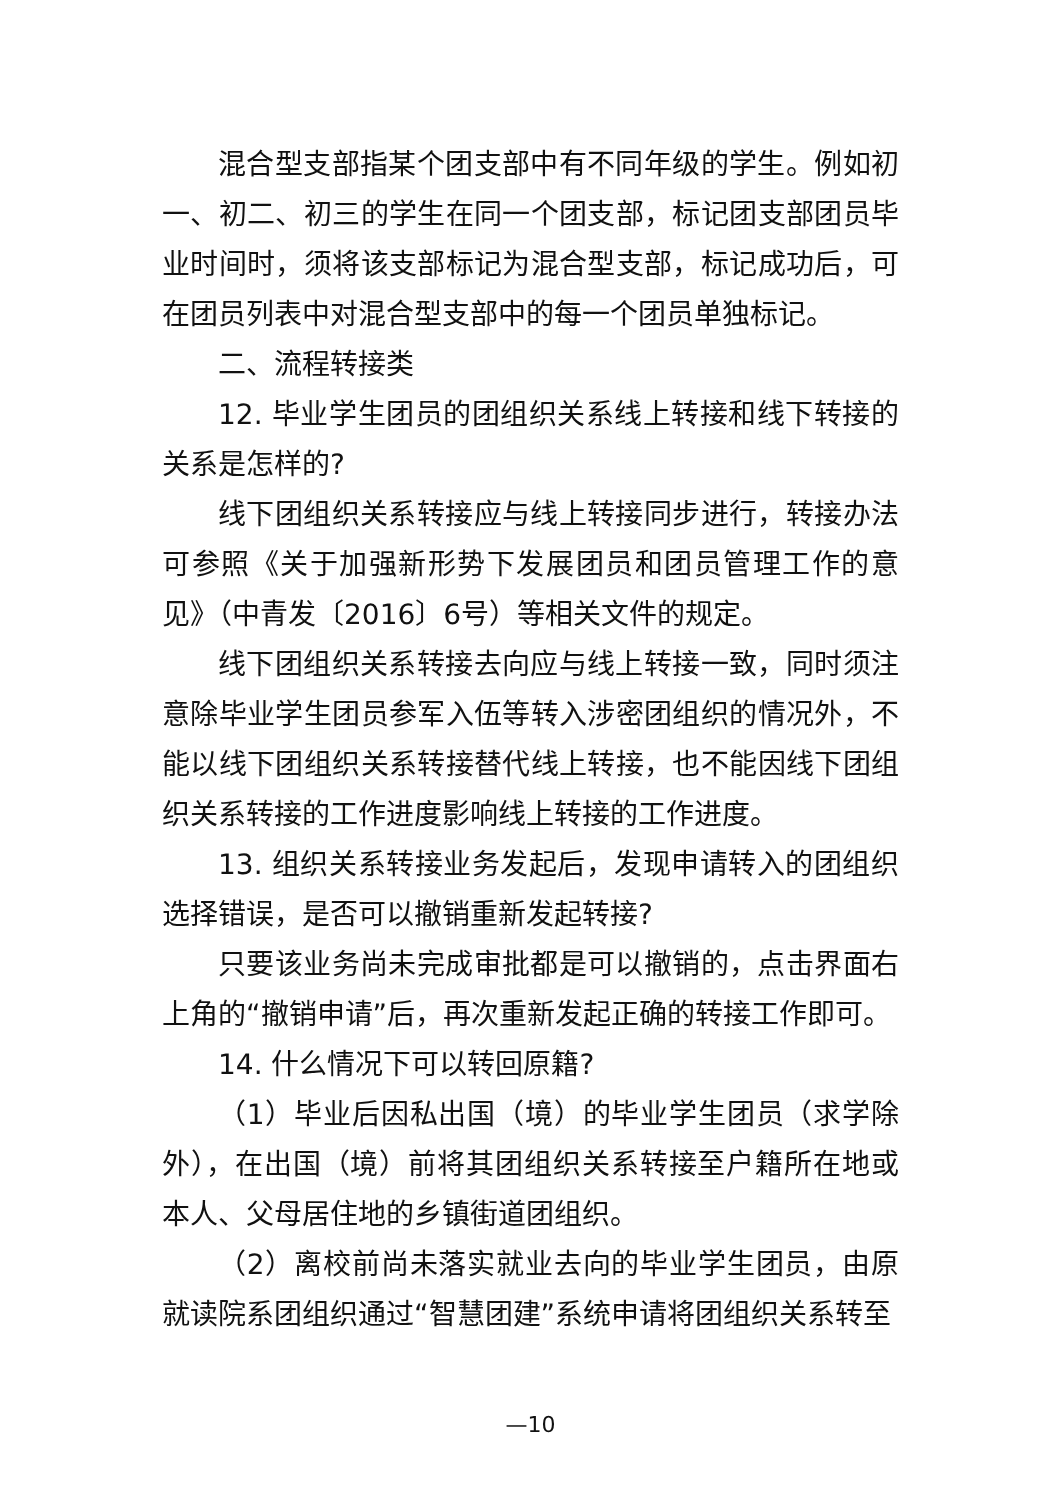混合型支部指某个团支部中有不同年级的学生。例如初一、初二、初三的学生在同一个团支部，标记团支部团员毕业时间时，须将该支部标记为混合型支部，标记成功后，可在团员列表中对混合型支部中的每一个团员单独标记。
二、流程转接类
12. 毕业学生团员的团组织关系线上转接和线下转接的关系是怎样的?
线下团组织关系转接应与线上转接同步进行，转接办法可参照《关于加强新形势下发展团员和团员管理工作的意见》（中青发〔2016〕6号）等相关文件的规定。
线下团组织关系转接去向应与线上转接一致，同时须注意除毕业学生团员参军入伍等转入涉密团组织的情况外，不能以线下团组织关系转接替代线上转接，也不能因线下团组织关系转接的工作进度影响线上转接的工作进度。
13. 组织关系转接业务发起后，发现申请转入的团组织选择错误，是否可以撤销重新发起转接?
只要该业务尚未完成审批都是可以撤销的，点击界面右上角的“撤销申请”后，再次重新发起正确的转接工作即可。
14. 什么情况下可以转回原籍?
（1）毕业后因私出国（境）的毕业学生团员（求学除外），在出国（境）前将其团组织关系转接至户籍所在地或本人、父母居住地的乡镇街道团组织。
（2）离校前尚未落实就业去向的毕业学生团员，由原就读院系团组织通过“智慧团建”系统申请将团组织关系转至
—10